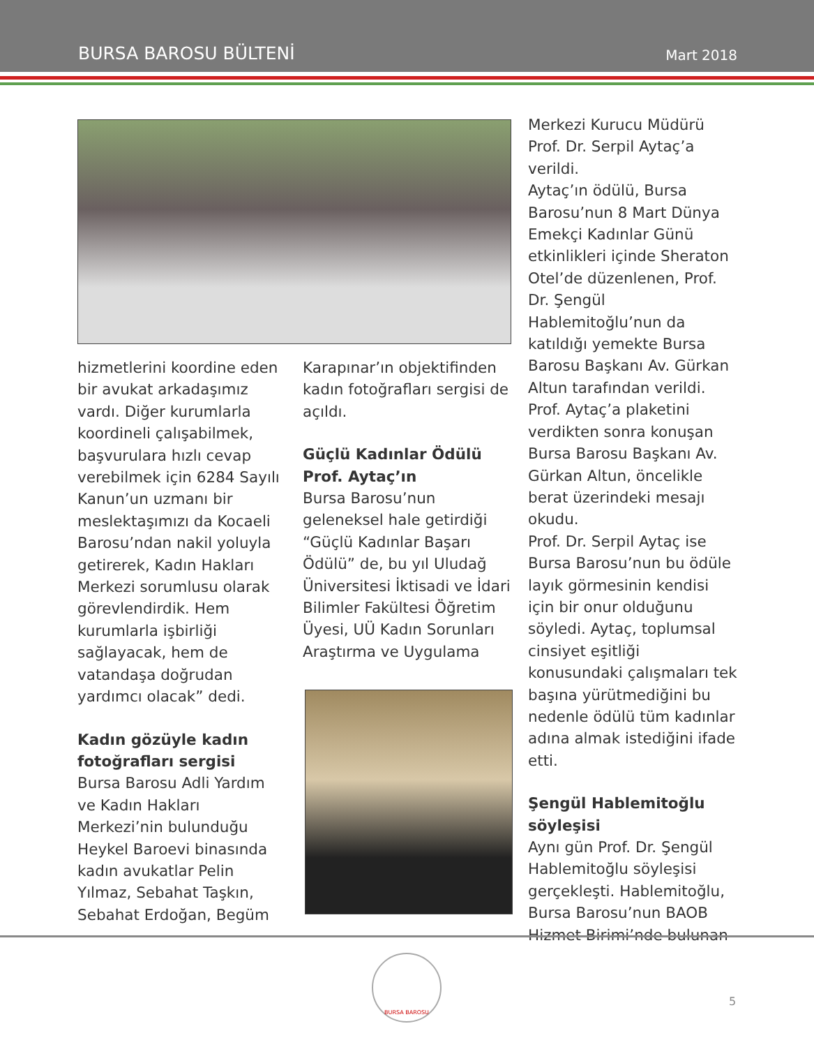BURSA BAROSU BÜLTENİ Mart 2018
hizmetlerini koordine eden bir avukat arkadaşımız vardı. Diğer kurumlarla koordineli çalışabilmek, başvurulara hızlı cevap verebilmek için 6284 Sayılı Kanun’un uzmanı bir meslektaşımızı da Kocaeli Barosu’ndan nakil yoluyla getirerek, Kadın Hakları Merkezi sorumlusu olarak görevlendirdik. Hem kurumlarla işbirliği sağlayacak, hem de vatandaşa doğrudan yardımcı olacak” dedi.
Kadın gözüyle kadın fotoğrafları sergisi
Bursa Barosu Adli Yardım ve Kadın Hakları Merkezi’nin bulunduğu Heykel Baroevi binasında kadın avukatlar Pelin Yılmaz, Sebahat Taşkın, Sebahat Erdoğan, Begüm
Karapınar’ın objektifinden kadın fotoğrafları sergisi de açıldı.
Güçlü Kadınlar Ödülü Prof. Aytaç’ın
Bursa Barosu’nun geleneksel hale getirdiği “Güçlü Kadınlar Başarı Ödülü” de, bu yıl Uludağ Üniversitesi İktisadi ve İdari Bilimler Fakültesi Öğretim Üyesi, UÜ Kadın Sorunları Araştırma ve Uygulama
Merkezi Kurucu Müdürü Prof. Dr. Serpil Aytaç’a verildi.
Aytaç’ın ödülü, Bursa Barosu’nun 8 Mart Dünya Emekçi Kadınlar Günü etkinlikleri içinde Sheraton Otel’de düzenlenen, Prof. Dr. Şengül Hablemitoğlu’nun da katıldığı yemekte Bursa Barosu Başkanı Av. Gürkan Altun tarafından verildi. Prof. Aytaç’a plaketini verdikten sonra konuşan Bursa Barosu Başkanı Av. Gürkan Altun, öncelikle berat üzerindeki mesajı okudu.
Prof. Dr. Serpil Aytaç ise Bursa Barosu’nun bu ödüle layık görmesinin kendisi için bir onur olduğunu söyledi. Aytaç, toplumsal cinsiyet eşitliği konusundaki çalışmaları tek başına yürütmediğini bu nedenle ödülü tüm kadınlar adına almak istediğini ifade etti.
Şengül Hablemitoğlu söyleşisi
Aynı gün Prof. Dr. Şengül Hablemitoğlu söyleşisi gerçekleşti. Hablemitoğlu, Bursa Barosu’nun BAOB Hizmet Birimi’nde bulunan
BURSA BAROSU
5